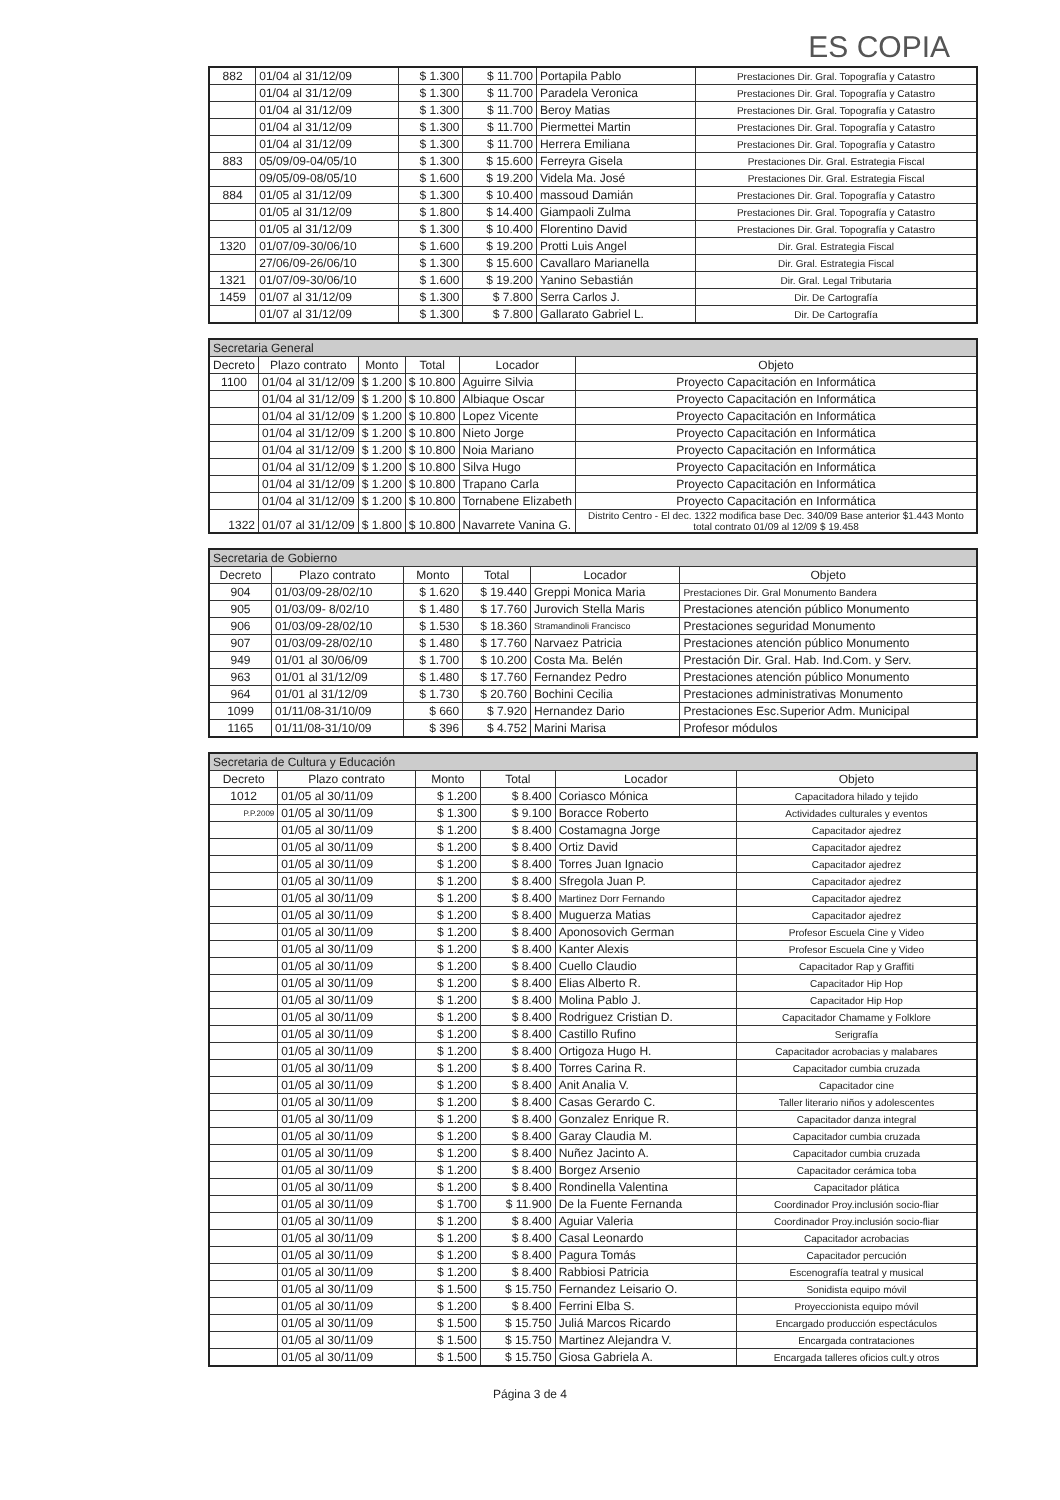ES COPIA
| 882 | 01/04 al 31/12/09 | $ 1.300 | $ 11.700 | Portapila Pablo | Prestaciones Dir. Gral. Topografía y Catastro |
| | 01/04 al 31/12/09 | $ 1.300 | $ 11.700 | Paradela Veronica | Prestaciones Dir. Gral. Topografía y Catastro |
| | 01/04 al 31/12/09 | $ 1.300 | $ 11.700 | Beroy Matias | Prestaciones Dir. Gral. Topografía y Catastro |
| | 01/04 al 31/12/09 | $ 1.300 | $ 11.700 | Piermettei Martin | Prestaciones Dir. Gral. Topografía y Catastro |
| | 01/04 al 31/12/09 | $ 1.300 | $ 11.700 | Herrera Emiliana | Prestaciones Dir. Gral. Topografía y Catastro |
| 883 | 05/09/09-04/05/10 | $ 1.300 | $ 15.600 | Ferreyra Gisela | Prestaciones Dir. Gral. Estrategia Fiscal |
| | 09/05/09-08/05/10 | $ 1.600 | $ 19.200 | Videla Ma. José | Prestaciones Dir. Gral. Estrategia Fiscal |
| 884 | 01/05 al 31/12/09 | $ 1.300 | $ 10.400 | massoud Damián | Prestaciones Dir. Gral. Topografía y Catastro |
| | 01/05 al 31/12/09 | $ 1.800 | $ 14.400 | Giampaoli Zulma | Prestaciones Dir. Gral. Topografía y Catastro |
| | 01/05 al 31/12/09 | $ 1.300 | $ 10.400 | Florentino David | Prestaciones Dir. Gral. Topografía y Catastro |
| 1320 | 01/07/09-30/06/10 | $ 1.600 | $ 19.200 | Protti Luis Angel | Dir. Gral. Estrategia Fiscal |
| | 27/06/09-26/06/10 | $ 1.300 | $ 15.600 | Cavallaro Marianella | Dir. Gral. Estrategia Fiscal |
| 1321 | 01/07/09-30/06/10 | $ 1.600 | $ 19.200 | Yanino Sebastián | Dir. Gral. Legal Tributaria |
| 1459 | 01/07 al 31/12/09 | $ 1.300 | $ 7.800 | Serra Carlos J. | Dir. De Cartografía |
| | 01/07 al 31/12/09 | $ 1.300 | $ 7.800 | Gallarato Gabriel L. | Dir. De Cartografía |
| Secretaria General | | | | | |
| --- | --- | --- | --- | --- | --- |
| Decreto | Plazo contrato | Monto | Total | Locador | Objeto |
| 1100 | 01/04 al 31/12/09 | $ 1.200 | $ 10.800 | Aguirre Silvia | Proyecto Capacitación en Informática |
| | 01/04 al 31/12/09 | $ 1.200 | $ 10.800 | Albiaque Oscar | Proyecto Capacitación en Informática |
| | 01/04 al 31/12/09 | $ 1.200 | $ 10.800 | Lopez Vicente | Proyecto Capacitación en Informática |
| | 01/04 al 31/12/09 | $ 1.200 | $ 10.800 | Nieto Jorge | Proyecto Capacitación en Informática |
| | 01/04 al 31/12/09 | $ 1.200 | $ 10.800 | Noia Mariano | Proyecto Capacitación en Informática |
| | 01/04 al 31/12/09 | $ 1.200 | $ 10.800 | Silva Hugo | Proyecto Capacitación en Informática |
| | 01/04 al 31/12/09 | $ 1.200 | $ 10.800 | Trapano Carla | Proyecto Capacitación en Informática |
| | 01/04 al 31/12/09 | $ 1.200 | $ 10.800 | Tornabene Elizabeth | Proyecto Capacitación en Informática |
| 1322 | 01/07 al 31/12/09 | $ 1.800 | $ 10.800 | Navarrete Vanina G. | Distrito Centro - El dec. 1322 modifica base Dec. 340/09 Base anterior $1.443 Monto total contrato 01/09 al 12/09 $ 19.458 |
| Secretaria de Gobierno | | | | | |
| --- | --- | --- | --- | --- | --- |
| Decreto | Plazo contrato | Monto | Total | Locador | Objeto |
| 904 | 01/03/09-28/02/10 | $ 1.620 | $ 19.440 | Greppi Monica Maria | Prestaciones Dir. Gral Monumento Bandera |
| 905 | 01/03/09- 8/02/10 | $ 1.480 | $ 17.760 | Jurovich Stella Maris | Prestaciones atención público Monumento |
| 906 | 01/03/09-28/02/10 | $ 1.530 | $ 18.360 | Stramandinoli Francisco | Prestaciones seguridad Monumento |
| 907 | 01/03/09-28/02/10 | $ 1.480 | $ 17.760 | Narvaez Patricia | Prestaciones atención público Monumento |
| 949 | 01/01 al 30/06/09 | $ 1.700 | $ 10.200 | Costa Ma. Belén | Prestación Dir. Gral. Hab. Ind.Com. y Serv. |
| 963 | 01/01 al 31/12/09 | $ 1.480 | $ 17.760 | Fernandez Pedro | Prestaciones atención público Monumento |
| 964 | 01/01 al 31/12/09 | $ 1.730 | $ 20.760 | Bochini Cecilia | Prestaciones administrativas Monumento |
| 1099 | 01/11/08-31/10/09 | $ 660 | $ 7.920 | Hernandez Dario | Prestaciones Esc.Superior Adm. Municipal |
| 1165 | 01/11/08-31/10/09 | $ 396 | $ 4.752 | Marini Marisa | Profesor módulos |
| Secretaria de Cultura y Educación | | | | | |
| --- | --- | --- | --- | --- | --- |
| Decreto | Plazo contrato | Monto | Total | Locador | Objeto |
| 1012 | 01/05 al 30/11/09 | $ 1.200 | $ 8.400 | Coriasco Mónica | Capacitadora hilado y tejido |
| P.P.2009 | 01/05 al 30/11/09 | $ 1.300 | $ 9.100 | Boracce Roberto | Actividades culturales y eventos |
| | 01/05 al 30/11/09 | $ 1.200 | $ 8.400 | Costamagna Jorge | Capacitador ajedrez |
| | 01/05 al 30/11/09 | $ 1.200 | $ 8.400 | Ortiz David | Capacitador ajedrez |
| | 01/05 al 30/11/09 | $ 1.200 | $ 8.400 | Torres Juan Ignacio | Capacitador ajedrez |
| | 01/05 al 30/11/09 | $ 1.200 | $ 8.400 | Sfregola Juan P. | Capacitador ajedrez |
| | 01/05 al 30/11/09 | $ 1.200 | $ 8.400 | Martinez Dorr Fernando | Capacitador ajedrez |
| | 01/05 al 30/11/09 | $ 1.200 | $ 8.400 | Muguerza Matias | Capacitador ajedrez |
| | 01/05 al 30/11/09 | $ 1.200 | $ 8.400 | Aponosovich German | Profesor Escuela Cine y Video |
| | 01/05 al 30/11/09 | $ 1.200 | $ 8.400 | Kanter Alexis | Profesor Escuela Cine y Video |
| | 01/05 al 30/11/09 | $ 1.200 | $ 8.400 | Cuello Claudio | Capacitador Rap y Graffiti |
| | 01/05 al 30/11/09 | $ 1.200 | $ 8.400 | Elias Alberto R. | Capacitador Hip Hop |
| | 01/05 al 30/11/09 | $ 1.200 | $ 8.400 | Molina Pablo J. | Capacitador Hip Hop |
| | 01/05 al 30/11/09 | $ 1.200 | $ 8.400 | Rodriguez Cristian D. | Capacitador Chamame y Folklore |
| | 01/05 al 30/11/09 | $ 1.200 | $ 8.400 | Castillo Rufino | Serigrafía |
| | 01/05 al 30/11/09 | $ 1.200 | $ 8.400 | Ortigoza Hugo H. | Capacitador acrobacias y malabares |
| | 01/05 al 30/11/09 | $ 1.200 | $ 8.400 | Torres Carina R. | Capacitador cumbia cruzada |
| | 01/05 al 30/11/09 | $ 1.200 | $ 8.400 | Anit Analia V. | Capacitador cine |
| | 01/05 al 30/11/09 | $ 1.200 | $ 8.400 | Casas Gerardo C. | Taller literario niños y adolescentes |
| | 01/05 al 30/11/09 | $ 1.200 | $ 8.400 | Gonzalez Enrique R. | Capacitador danza integral |
| | 01/05 al 30/11/09 | $ 1.200 | $ 8.400 | Garay Claudia M. | Capacitador cumbia cruzada |
| | 01/05 al 30/11/09 | $ 1.200 | $ 8.400 | Nuñez Jacinto A. | Capacitador cumbia cruzada |
| | 01/05 al 30/11/09 | $ 1.200 | $ 8.400 | Borgez Arsenio | Capacitador cerámica toba |
| | 01/05 al 30/11/09 | $ 1.200 | $ 8.400 | Rondinella Valentina | Capacitador plática |
| | 01/05 al 30/11/09 | $ 1.700 | $ 11.900 | De la Fuente Fernanda | Coordinador Proy.inclusión socio-fliar |
| | 01/05 al 30/11/09 | $ 1.200 | $ 8.400 | Aguiar Valeria | Coordinador Proy.inclusión socio-fliar |
| | 01/05 al 30/11/09 | $ 1.200 | $ 8.400 | Casal Leonardo | Capacitador acrobacias |
| | 01/05 al 30/11/09 | $ 1.200 | $ 8.400 | Pagura Tomás | Capacitador percución |
| | 01/05 al 30/11/09 | $ 1.200 | $ 8.400 | Rabbiosi Patricia | Escenografía teatral y musical |
| | 01/05 al 30/11/09 | $ 1.500 | $ 15.750 | Fernandez Leisario O. | Sonidista equipo móvil |
| | 01/05 al 30/11/09 | $ 1.200 | $ 8.400 | Ferrini Elba S. | Proyeccionista equipo móvil |
| | 01/05 al 30/11/09 | $ 1.500 | $ 15.750 | Juliá Marcos Ricardo | Encargado producción espectáculos |
| | 01/05 al 30/11/09 | $ 1.500 | $ 15.750 | Martinez Alejandra V. | Encargada contrataciones |
| | 01/05 al 30/11/09 | $ 1.500 | $ 15.750 | Giosa Gabriela A. | Encargada talleres oficios cult.y otros |
Página 3 de 4